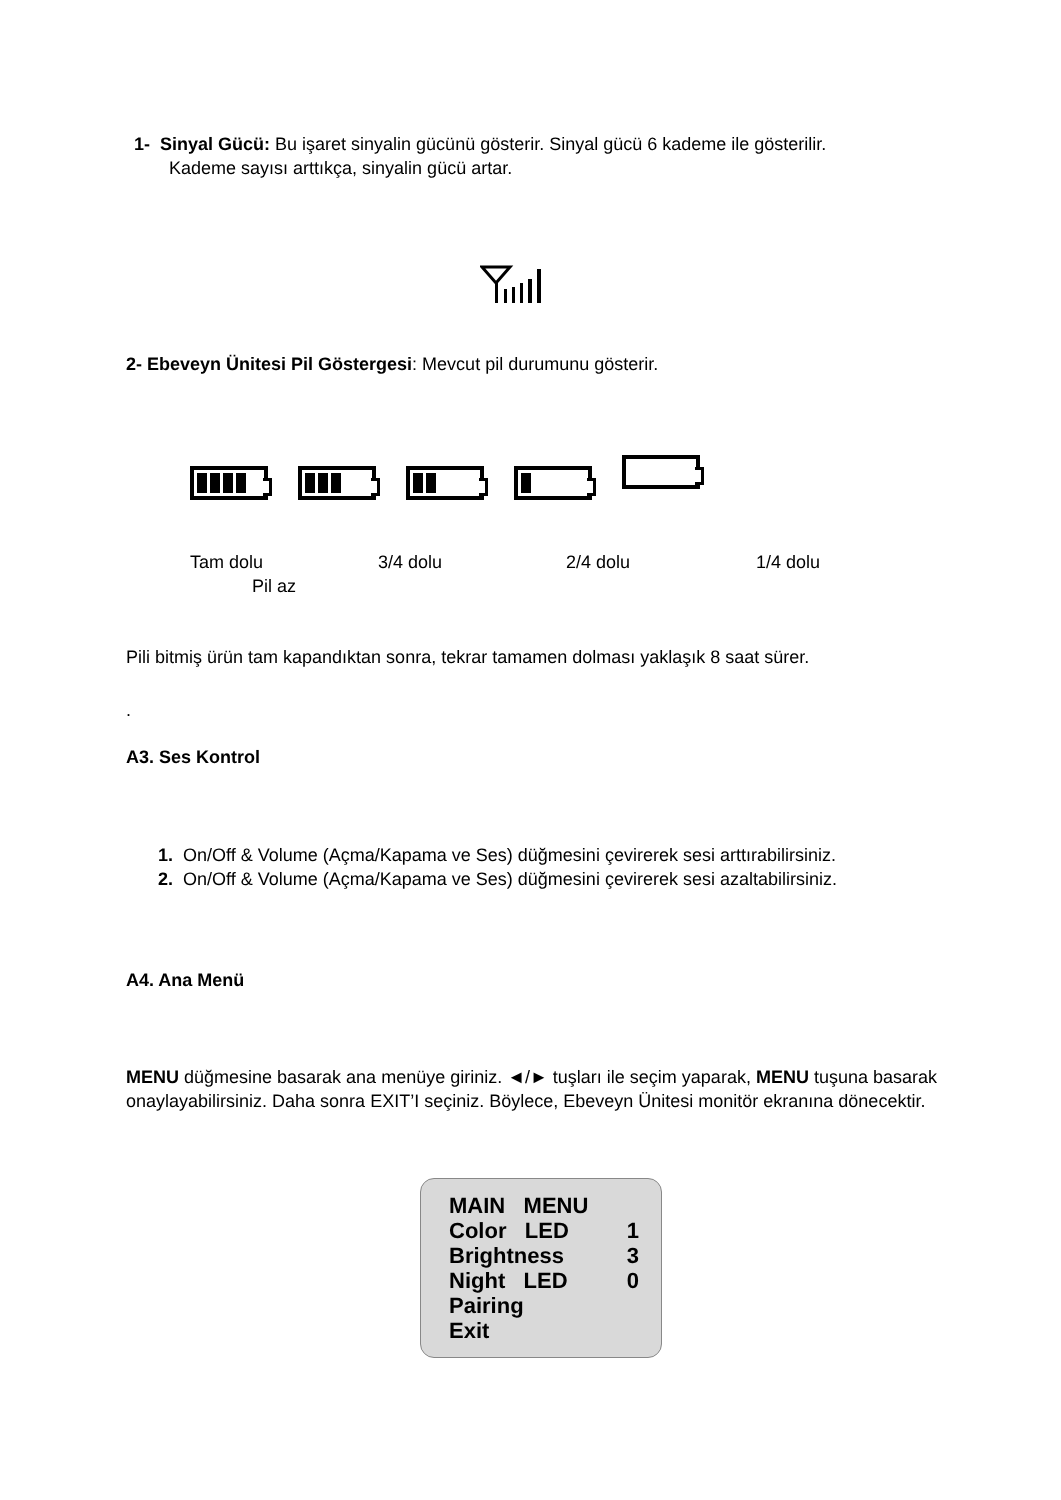1- Sinyal Gücü: Bu işaret sinyalin gücünü gösterir. Sinyal gücü 6 kademe ile gösterilir.
Kademe sayısı arttıkça, sinyalin gücü artar.
2- Ebeveyn Ünitesi Pil Göstergesi: Mevcut pil durumunu gösterir.
Tam dolu 3/4 dolu 2/4 dolu 1/4 dolu
Pil az
Pili bitmiş ürün tam kapandıktan sonra, tekrar tamamen dolması yaklaşık 8 saat sürer.
.
A3. Ses Kontrol
1. On/Off & Volume (Açma/Kapama ve Ses) düğmesini çevirerek sesi arttırabilirsiniz.
2. On/Off & Volume (Açma/Kapama ve Ses) düğmesini çevirerek sesi azaltabilirsiniz.
A4. Ana Menü
MENU düğmesine basarak ana menüye giriniz. ◄/► tuşları ile seçim yaparak, MENU tuşuna basarak onaylayabilirsiniz. Daha sonra EXIT’I seçiniz. Böylece, Ebeveyn Ünitesi monitör ekranına dönecektir.
MAIN MENU
Color LED 1
Brightness 3
Night LED 0
Pairing
Exit